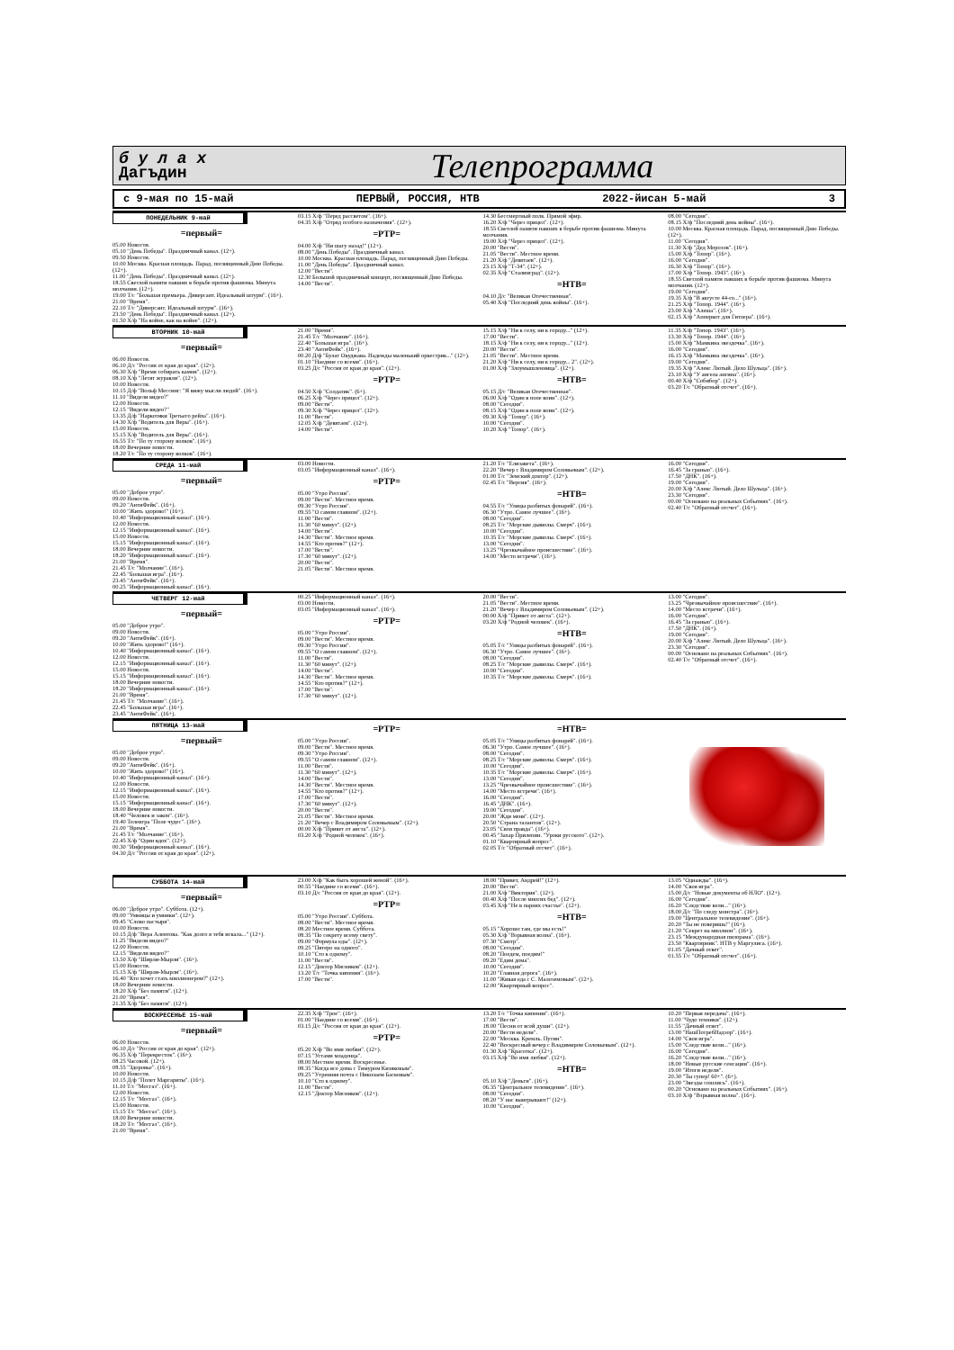б у л а х
Дагъдин
Телепрограмма
с 9-мая по 15-май ПЕРВЫЙ, РОССИЯ, НТВ 2022-йисан 5-май 3
ПОНЕДЕЛЬНИК 9-май
=первый=
05.00 Новости.
05.10 "День Победы". Праздничный канал. (12+).
09.50 Новости.
10.00 Москва. Красная площадь. Парад, посвященный Дню Победы. (12+).
11.00 "День Победы". Праздничный канал. (12+).
18.55 Светлой памяти павших в борьбе против фашизма. Минута молчания. (12+).
19.00 Т/с "Большая премьера. Диверсант. Идеальный штурм". (16+).
21.00 "Время".
22.10 Т/с "Диверсант. Идеальный штурм". (16+).
23.50 "День Победы". Праздничный канал. (12+).
01.50 Х/ф "На войне, как на войне". (12+).
03.15 Х/ф "Перед рассветом". (16+).
04.35 Х/ф "Отряд особого назначения". (12+).
=РТР=
04.00 Х/ф "Ни шагу назад!" (12+).
08.00 "День Победы". Праздничный канал.
10.00 Москва. Красная площадь. Парад, посвященный Дню Победы.
11.00 "День Победы". Праздничный канал.
12.00 "Вести".
12.30 Большой праздничный концерт, посвященный Дню Победы.
14.00 "Вести".
14.30 Бессмертный полк. Прямой эфир.
16.20 Х/ф "Через прицел". (12+).
18.55 Светлой памяти павших в борьбе против фашизма. Минута молчания.
19.00 Х/ф "Через прицел". (12+).
20.00 "Вести".
21.05 "Вести". Местное время.
21.20 Х/ф "Девятаев". (12+).
23.15 Х/ф "Т-34". (12+).
02.35 Х/ф "Сталинград". (12+).
=НТВ=
04.10 Д/с "Великая Отечественная".
05.40 Х/ф "Последний день войны". (16+).
08.00 "Сегодня".
08.15 Х/ф "Последний день войны". (16+).
10.00 Москва. Красная площадь. Парад, посвященный Дню Победы. (12+).
11.00 "Сегодня".
11.30 Х/ф "Дед Морозов". (16+).
15.00 Х/ф "Топор". (16+).
16.00 "Сегодня".
16.30 Х/ф "Топор". (16+).
17.00 Х/ф "Топор. 1943". (16+).
18.55 Светлой памяти павших в борьбе против фашизма. Минута молчания. (12+).
19.00 "Сегодня".
19.35 Х/ф "В августе 44-го..." (16+).
21.25 Х/ф "Топор. 1944". (16+).
23.00 Х/ф "Алеша". (16+).
02.15 Х/ф "Апперкот для Гитлера". (16+).
ВТОРНИК 10-май
=первый=
06.00 Новости.
06.10 Д/с "Россия от края до края". (12+).
06.30 Х/ф "Время собирать камни". (12+).
08.10 Х/ф "Летят журавли". (12+).
10.00 Новости.
10.15 Д/ф "Вольф Мессинг: "Я вижу мысли людей". (16+).
11.10 "Видели видео?"
12.00 Новости.
12.15 "Видели видео?"
13.35 Д/ф "Наркотики Третьего рейха". (16+).
14.30 Х/ф "Водитель для Веры". (16+).
15.00 Новости.
15.15 Х/ф "Водитель для Веры". (16+).
16.55 Т/с "По ту сторону волков". (16+).
18.00 Вечерние новости.
18.20 Т/с "По ту сторону волков". (16+).
21.00 "Время".
21.45 Т/с "Молчание". (16+).
22.40 "Большая игра". (16+).
23.40 "АнтиФейк". (16+).
00.20 Д/ф "Булат Окуджава. Надежды маленький оркестрик..." (12+).
01.10 "Наедине со всеми". (16+).
03.25 Д/с "Россия от края до края". (12+).
=РТР=
04.50 Х/ф "Солдатик". (6+).
06.25 Х/ф "Через прицел". (12+).
09.00 "Вести".
09.30 Х/ф "Через прицел". (12+).
11.00 "Вести".
12.05 Х/ф "Девятаев". (12+).
14.00 "Вести".
15.15 Х/ф "Ни к селу, ни к городу..." (12+).
17.00 "Вести".
18.15 Х/ф "Ни к селу, ни к городу..." (12+).
20.00 "Вести".
21.05 "Вести". Местное время.
21.20 Х/ф "Ни к селу, ни к городу... 2". (12+).
01.00 Х/ф "Злоумышленница". (12+).
=НТВ=
05.15 Д/с "Великая Отечественная".
06.00 Х/ф "Один в поле воин". (12+).
08.00 "Сегодня".
08.15 Х/ф "Один в поле воин". (12+).
09.30 Х/ф "Топор". (16+).
10.00 "Сегодня".
10.20 Х/ф "Топор". (16+).
11.35 Х/ф "Топор. 1943". (16+).
13.30 Х/ф "Топор. 1944". (16+).
15.00 Х/ф "Мамкина звездочка". (16+).
16.00 "Сегодня".
16.15 Х/ф "Мамкина звездочка". (16+).
19.00 "Сегодня".
19.35 Х/ф "Алекс Лютый. Дело Шульца". (16+).
23.10 Х/ф "У ангела ангина". (16+).
00.40 Х/ф "Собибор". (12+).
03.20 Т/с "Обратный отсчет". (16+).
СРЕДА 11-май
=первый=
05.00 "Доброе утро".
09.00 Новости.
09.20 "АнтиФейк". (16+).
10.00 "Жить здорово!" (16+).
10.40 "Информационный канал". (16+).
12.00 Новости.
12.15 "Информационный канал". (16+).
15.00 Новости.
15.15 "Информационный канал". (16+).
18.00 Вечерние новости.
18.20 "Информационный канал". (16+).
21.00 "Время".
21.45 Т/с "Молчание". (16+).
22.45 "Большая игра". (16+).
23.45 "АнтиФейк". (16+).
00.25 "Информационный канал". (16+).
03.00 Новости.
03.05 "Информационный канал". (16+).
=РТР=
05.00 "Утро России".
09.00 "Вести". Местное время.
09.30 "Утро России".
09.55 "О самом главном". (12+).
11.00 "Вести".
11.30 "60 минут". (12+).
14.00 "Вести".
14.30 "Вести". Местное время.
14.55 "Кто против?" (12+).
17.00 "Вести".
17.30 "60 минут". (12+).
20.00 "Вести".
21.05 "Вести". Местное время.
21.20 Т/с "Елизавета". (16+).
22.20 "Вечер с Владимиром Соловьевым". (12+).
01.00 Т/с "Земский доктор". (12+).
02.45 Т/с "Версия". (16+).
=НТВ=
04.55 Т/с "Улицы разбитых фонарей". (16+).
06.30 "Утро. Самое лучшее". (16+).
08.00 "Сегодня".
08.25 Т/с "Морские дьяволы. Смерч". (16+).
10.00 "Сегодня".
10.35 Т/с "Морские дьяволы. Смерч". (16+).
13.00 "Сегодня".
13.25 "Чрезвычайное происшествие". (16+).
14.00 "Место встречи". (16+).
16.00 "Сегодня".
16.45 "За гранью". (16+).
17.50 "ДНК". (16+).
19.00 "Сегодня".
20.00 Х/ф "Алекс Лютый. Дело Шульца". (16+).
23.30 "Сегодня".
00.00 "Основано на реальных Событиях". (16+).
02.40 Т/с "Обратный отсчет". (16+).
ЧЕТВЕРГ 12-май
=первый=
05.00 "Доброе утро".
09.00 Новости.
09.20 "АнтиФейк". (16+).
10.00 "Жить здорово!" (16+).
10.40 "Информационный канал". (16+).
12.00 Новости.
12.15 "Информационный канал". (16+).
15.00 Новости.
15.15 "Информационный канал". (16+).
18.00 Вечерние новости.
18.20 "Информационный канал". (16+).
21.00 "Время".
21.45 Т/с "Молчание". (16+).
22.45 "Большая игра". (16+).
23.45 "АнтиФейк". (16+).
00.25 "Информационный канал". (16+).
03.00 Новости.
03.05 "Информационный канал". (16+).
=РТР=
05.00 "Утро России".
09.00 "Вести". Местное время.
09.30 "Утро России".
09.55 "О самом главном". (12+).
11.00 "Вести".
11.30 "60 минут". (12+).
14.00 "Вести".
14.30 "Вести". Местное время.
14.55 "Кто против?" (12+).
17.00 "Вести".
17.30 "60 минут". (12+).
20.00 "Вести".
21.05 "Вести". Местное время.
21.20 "Вечер с Владимиром Соловьевым". (12+).
00.00 Х/ф "Привет от аиста". (12+).
03.20 Х/ф "Родной человек". (16+).
=НТВ=
05.05 Т/с "Улицы разбитых фонарей". (16+).
06.30 "Утро. Самое лучшее". (16+).
08.00 "Сегодня".
08.25 Т/с "Морские дьяволы. Смерч". (16+).
10.00 "Сегодня".
10.35 Т/с "Морские дьяволы. Смерч". (16+).
13.00 "Сегодня".
13.25 "Чрезвычайное происшествие". (16+).
14.00 "Место встречи". (16+).
16.00 "Сегодня".
16.45 "За гранью". (16+).
17.50 "ДНК". (16+).
19.00 "Сегодня".
20.00 Х/ф "Алекс Лютый. Дело Шульца". (16+).
23.30 "Сегодня".
00.00 "Основано на реальных Событиях". (16+).
02.40 Т/с "Обратный отсчет". (16+).
ПЯТНИЦА 13-май
=первый=
05.00 "Доброе утро".
09.00 Новости.
09.20 "АнтиФейк". (16+).
10.00 "Жить здорово!" (16+).
10.40 "Информационный канал". (16+).
12.00 Новости.
12.15 "Информационный канал". (16+).
15.00 Новости.
15.15 "Информационный канал". (16+).
18.00 Вечерние новости.
18.40 "Человек и закон". (16+).
19.40 Телеигра "Поле чудес". (16+).
21.00 "Время".
21.45 Т/с "Молчание". (16+).
22.45 Х/ф "Один вдох". (12+).
00.30 "Информационный канал". (16+).
04.30 Д/с "Россия от края до края". (12+).
=РТР=
05.00 "Утро России".
09.00 "Вести". Местное время.
09.30 "Утро России".
09.55 "О самом главном". (12+).
11.00 "Вести".
11.30 "60 минут". (12+).
14.00 "Вести".
14.30 "Вести". Местное время.
14.55 "Кто против?" (12+).
17.00 "Вести".
17.30 "60 минут". (12+).
20.00 "Вести".
21.05 "Вести". Местное время.
21.20 "Вечер с Владимиром Соловьевым". (12+).
00.00 Х/ф "Привет от аиста". (12+).
03.20 Х/ф "Родной человек". (16+).
=НТВ=
05.05 Т/с "Улицы разбитых фонарей". (16+).
06.30 "Утро. Самое лучшее". (16+).
08.00 "Сегодня".
08.25 Т/с "Морские дьяволы. Смерч". (16+).
10.00 "Сегодня".
10.35 Т/с "Морские дьяволы. Смерч". (16+).
13.00 "Сегодня".
13.25 "Чрезвычайное происшествие". (16+).
14.00 "Место встречи". (16+).
16.00 "Сегодня".
16.45 "ДНК". (16+).
19.00 "Сегодня".
20.00 "Жди меня". (12+).
20.50 "Страна талантов". (12+).
23.05 "Своя правда". (16+).
00.45 "Захар Прилепин. "Уроки русского". (12+).
01.10 "Квартирный вопрос".
02.05 Т/с "Обратный отсчет". (16+).
СУББОТА 14-май
=первый=
06.00 "Доброе утро". Суббота. (12+).
09.00 "Умницы и умники". (12+).
09.45 "Слово пастыря".
10.00 Новости.
10.15 Д/ф "Вера Алентова. "Как долго я тебя искала..." (12+).
11.25 "Видели видео?"
12.00 Новости.
12.15 "Видели видео?"
13.50 Х/ф "Ширли-Мырли". (16+).
15.00 Новости.
15.15 Х/ф "Ширли-Мырли". (16+).
16.40 "Кто хочет стать миллионером?" (12+).
18.00 Вечерние новости.
18.20 Х/ф "Без памяти". (12+).
21.00 "Время".
21.35 Х/ф "Без памяти". (12+).
23.00 Х/ф "Как быть хорошей женой". (16+).
00.55 "Наедине со всеми". (16+).
03.10 Д/с "Россия от края до края". (12+).
=РТР=
05.00 "Утро России". Суббота.
08.00 "Вести". Местное время.
08.20 Местное время. Суббота.
08.35 "По секрету всему свету".
09.00 "Формула еды". (12+).
09.25 "Пятеро на одного".
10.10 "Сто к одному".
11.00 "Вести".
12.15 "Доктор Мясников". (12+).
13.20 Т/с "Точка кипения". (16+).
17.00 "Вести".
18.00 "Привет, Андрей!" (12+).
20.00 "Вести".
21.00 Х/ф "Виктория". (12+).
00.40 Х/ф "После многих бед". (12+).
03.45 Х/ф "Не в парнях счастье". (12+).
=НТВ=
05.15 "Хорошо там, где мы есть!"
05.30 Х/ф "Взрывная волна". (16+).
07.30 "Смотр".
08.00 "Сегодня".
08.20 "Поедем, поедим!"
09.20 "Едим дома".
10.00 "Сегодня".
10.20 "Главная дорога". (16+).
11.00 "Живая еда с С. Малоземовым". (12+).
12.00 "Квартирный вопрос".
13.05 "Однажды". (16+).
14.00 "Своя игра".
15.00 Д/с "Новые документы об НЛО". (12+).
16.00 "Сегодня".
16.20 "Следствие вели..." (16+).
18.00 Д/с "По следу монстра". (16+).
19.00 "Центральное телевидение". (16+).
20.20 "Ты не поверишь!" (16+).
21.20 "Секрет на миллион". (16+).
23.15 "Международная пилорама". (16+).
23.50 "Квартирник". НТВ у Маргулиса. (16+).
01.05 "Дачный ответ".
01.55 Т/с "Обратный отсчет". (16+).
ВОСКРЕСЕНЬЕ 15-май
=первый=
06.00 Новости.
06.10 Д/с "Россия от края до края". (12+).
06.35 Х/ф "Перекресток". (16+).
08.25 Часовой. (12+).
08.55 "Здоровье". (16+).
10.00 Новости.
10.15 Д/ф "Полет Маргариты". (16+).
11.10 Т/с "Мосгаз". (16+).
12.00 Новости.
12.15 Т/с "Мосгаз". (16+).
15.00 Новости.
15.15 Т/с "Мосгаз". (16+).
18.00 Вечерние новости.
18.20 Т/с "Мосгаз". (16+).
21.00 "Время".
22.35 Х/ф "Трое". (16+).
01.00 "Наедине со всеми". (16+).
03.15 Д/с "Россия от края до края". (12+).
=РТР=
05.20 Х/ф "Во имя любви". (12+).
07.15 "Устами младенца".
08.00 Местное время. Воскресенье.
08.35 "Когда все дома с Тимуром Кизяковым".
09.25 "Утренняя почта с Николаем Басковым".
10.10 "Сто к одному".
11.00 "Вести".
12.15 "Доктор Мясников". (12+).
13.20 Т/с "Точка кипения". (16+).
17.00 "Вести".
18.00 "Песни от всей души". (12+).
20.00 "Вести недели".
22.00 "Москва. Кремль. Путин".
22.40 "Воскресный вечер с Владимиром Соловьевым". (12+).
01.30 Х/ф "Красотка". (12+).
03.15 Х/ф "Во имя любви". (12+).
=НТВ=
05.10 Х/ф "Деньги". (16+).
06.35 "Центральное телевидение". (16+).
08.00 "Сегодня".
08.20 "У нас выигрывают!" (12+).
10.00 "Сегодня".
10.20 "Первая передача". (16+).
11.00 "Чудо техники". (12+).
11.55 "Дачный ответ".
13.00 "НашПотребНадзор". (16+).
14.00 "Своя игра".
15.00 "Следствие вели..." (16+).
16.00 "Сегодня".
16.20 "Следствие вели..." (16+).
18.00 "Новые русские сенсации". (16+).
19.00 "Итоги недели".
20.30 "Ты супер! 60+". (6+).
23.00 "Звезды сошлись". (16+).
00.20 "Основано на реальных Событиях". (16+).
03.10 Х/ф "Взрывная волна". (16+).